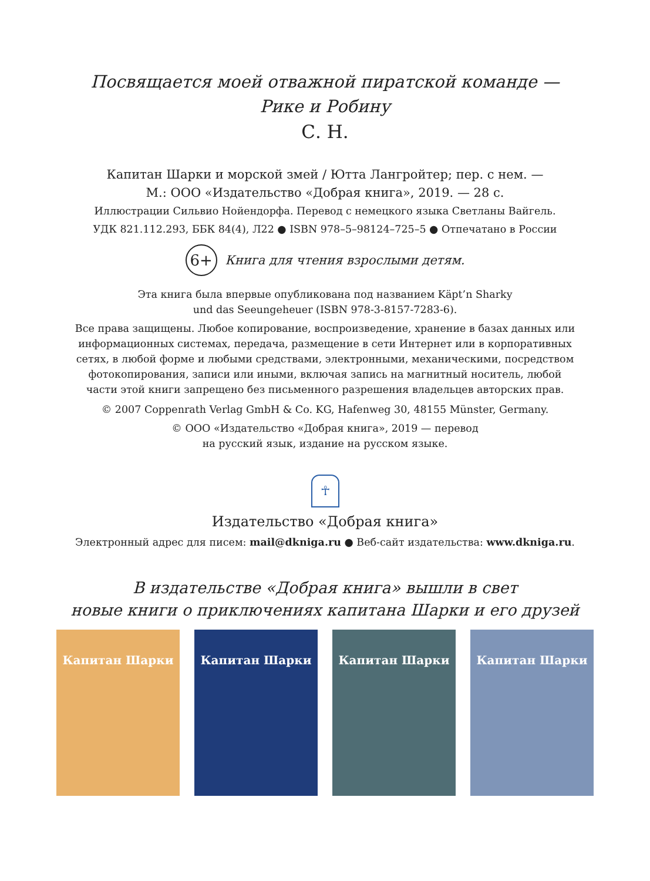Посвящается моей отважной пиратской команде —
Рике и Робину
С. Н.
Капитан Шарки и морской змей / Ютта Лангройтер; пер. с нем. —
М.: ООО «Издательство «Добрая книга», 2019. — 28 с.
Иллюстрации Сильвио Нойендорфа. Перевод с немецкого языка Светланы Вайгель.
УДК 821.112.293, ББК 84(4), Л22 ● ISBN 978–5–98124–725–5 ● Отпечатано в России
6+
Книга для чтения взрослыми детям.
Эта книга была впервые опубликована под названием Käpt’n Sharky
und das Seeungeheuer (ISBN 978-3-8157-7283-6).
Все права защищены. Любое копирование, воспроизведение, хранение в базах данных или
информационных системах, передача, размещение в сети Интернет или в корпоративных
сетях, в любой форме и любыми средствами, электронными, механическими, посредством
фотокопирования, записи или иными, включая запись на магнитный носитель, любой
части этой книги запрещено без письменного разрешения владельцев авторских прав.
© 2007 Coppenrath Verlag GmbH & Co. KG, Hafenweg 30, 48155 Münster, Germany.
© ООО «Издательство «Добрая книга», 2019 — перевод
на русский язык, издание на русском языке.
☥
Издательство «Добрая книга»
Электронный адрес для писем: mail@dkniga.ru ● Веб-сайт издательства: www.dkniga.ru.
В издательстве «Добрая книга» вышли в свет
новые книги о приключениях капитана Шарки и его друзей
Капитан Шарки Капитан Шарки Капитан Шарки Капитан Шарки